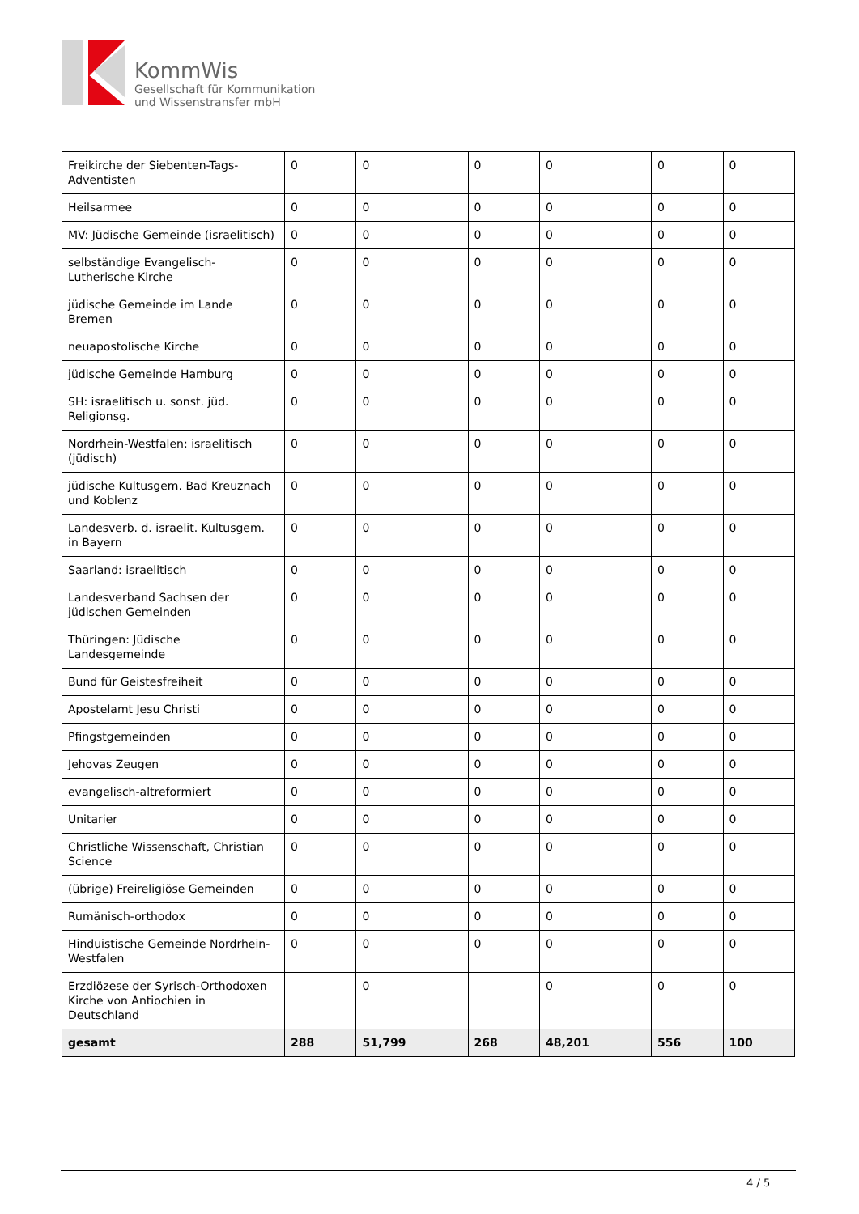KommWis
Gesellschaft für Kommunikation
und Wissenstransfer mbH
| Freikirche der Siebenten-Tags-Adventisten | 0 | 0 | 0 | 0 | 0 | 0 |
| Heilsarmee | 0 | 0 | 0 | 0 | 0 | 0 |
| MV: Jüdische Gemeinde (israelitisch) | 0 | 0 | 0 | 0 | 0 | 0 |
| selbständige Evangelisch-Lutherische Kirche | 0 | 0 | 0 | 0 | 0 | 0 |
| jüdische Gemeinde im Lande Bremen | 0 | 0 | 0 | 0 | 0 | 0 |
| neuapostolische Kirche | 0 | 0 | 0 | 0 | 0 | 0 |
| jüdische Gemeinde Hamburg | 0 | 0 | 0 | 0 | 0 | 0 |
| SH: israelitisch u. sonst. jüd. Religionsg. | 0 | 0 | 0 | 0 | 0 | 0 |
| Nordrhein-Westfalen: israelitisch (jüdisch) | 0 | 0 | 0 | 0 | 0 | 0 |
| jüdische Kultusgem. Bad Kreuznach und Koblenz | 0 | 0 | 0 | 0 | 0 | 0 |
| Landesverb. d. israelit. Kultusgem. in Bayern | 0 | 0 | 0 | 0 | 0 | 0 |
| Saarland: israelitisch | 0 | 0 | 0 | 0 | 0 | 0 |
| Landesverband Sachsen der jüdischen Gemeinden | 0 | 0 | 0 | 0 | 0 | 0 |
| Thüringen: Jüdische Landesgemeinde | 0 | 0 | 0 | 0 | 0 | 0 |
| Bund für Geistesfreiheit | 0 | 0 | 0 | 0 | 0 | 0 |
| Apostelamt Jesu Christi | 0 | 0 | 0 | 0 | 0 | 0 |
| Pfingstgemeinden | 0 | 0 | 0 | 0 | 0 | 0 |
| Jehovas Zeugen | 0 | 0 | 0 | 0 | 0 | 0 |
| evangelisch-altreformiert | 0 | 0 | 0 | 0 | 0 | 0 |
| Unitarier | 0 | 0 | 0 | 0 | 0 | 0 |
| Christliche Wissenschaft, Christian Science | 0 | 0 | 0 | 0 | 0 | 0 |
| (übrige) Freireligiöse Gemeinden | 0 | 0 | 0 | 0 | 0 | 0 |
| Rumänisch-orthodox | 0 | 0 | 0 | 0 | 0 | 0 |
| Hinduistische Gemeinde Nordrhein-Westfalen | 0 | 0 | 0 | 0 | 0 | 0 |
| Erzdiözese der Syrisch-Orthodoxen Kirche von Antiochien in Deutschland | | 0 | | 0 | 0 | 0 |
| gesamt | 288 | 51,799 | 268 | 48,201 | 556 | 100 |
4 / 5